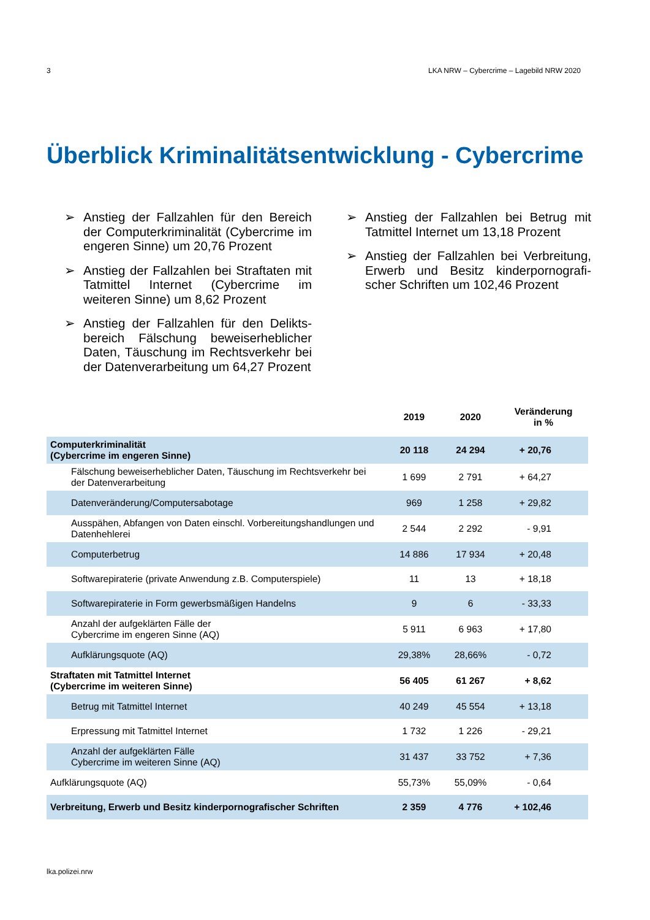3 LKA NRW – Cybercrime – Lagebild NRW 2020
Überblick Kriminalitätsentwicklung - Cybercrime
➢ Anstieg der Fallzahlen für den Bereich der Computerkriminalität (Cybercrime im engeren Sinne) um 20,76 Prozent
➢ Anstieg der Fallzahlen bei Straftaten mit Tatmittel Internet (Cybercrime im weiteren Sinne) um 8,62 Prozent
➢ Anstieg der Fallzahlen für den Delikts-bereich Fälschung beweiserheblicher Daten, Täuschung im Rechtsverkehr bei der Datenverarbeitung um 64,27 Prozent
➢ Anstieg der Fallzahlen bei Betrug mit Tatmittel Internet um 13,18 Prozent
➢ Anstieg der Fallzahlen bei Verbreitung, Erwerb und Besitz kinderpornografi-scher Schriften um 102,46 Prozent
| | 2019 | 2020 | Veränderung in % |
| --- | --- | --- | --- |
| Computerkriminalität (Cybercrime im engeren Sinne) | 20 118 | 24 294 | + 20,76 |
| Fälschung beweiserheblicher Daten, Täuschung im Rechtsverkehr bei der Datenverarbeitung | 1 699 | 2 791 | + 64,27 |
| Datenveränderung/Computersabotage | 969 | 1 258 | + 29,82 |
| Ausspähen, Abfangen von Daten einschl. Vorbereitungshandlungen und Datenhehlerei | 2 544 | 2 292 | - 9,91 |
| Computerbetrug | 14 886 | 17 934 | + 20,48 |
| Softwarepiraterie (private Anwendung z.B. Computerspiele) | 11 | 13 | + 18,18 |
| Softwarepiraterie in Form gewerbsmäßigen Handelns | 9 | 6 | - 33,33 |
| Anzahl der aufgeklärten Fälle der Cybercrime im engeren Sinne (AQ) | 5 911 | 6 963 | + 17,80 |
| Aufklärungsquote (AQ) | 29,38% | 28,66% | - 0,72 |
| Straftaten mit Tatmittel Internet (Cybercrime im weiteren Sinne) | 56 405 | 61 267 | + 8,62 |
| Betrug mit Tatmittel Internet | 40 249 | 45 554 | + 13,18 |
| Erpressung mit Tatmittel Internet | 1 732 | 1 226 | - 29,21 |
| Anzahl der aufgeklärten Fälle Cybercrime im weiteren Sinne (AQ) | 31 437 | 33 752 | + 7,36 |
| Aufklärungsquote (AQ) | 55,73% | 55,09% | - 0,64 |
| Verbreitung, Erwerb und Besitz kinderpornografischer Schriften | 2 359 | 4 776 | + 102,46 |
lka.polizei.nrw